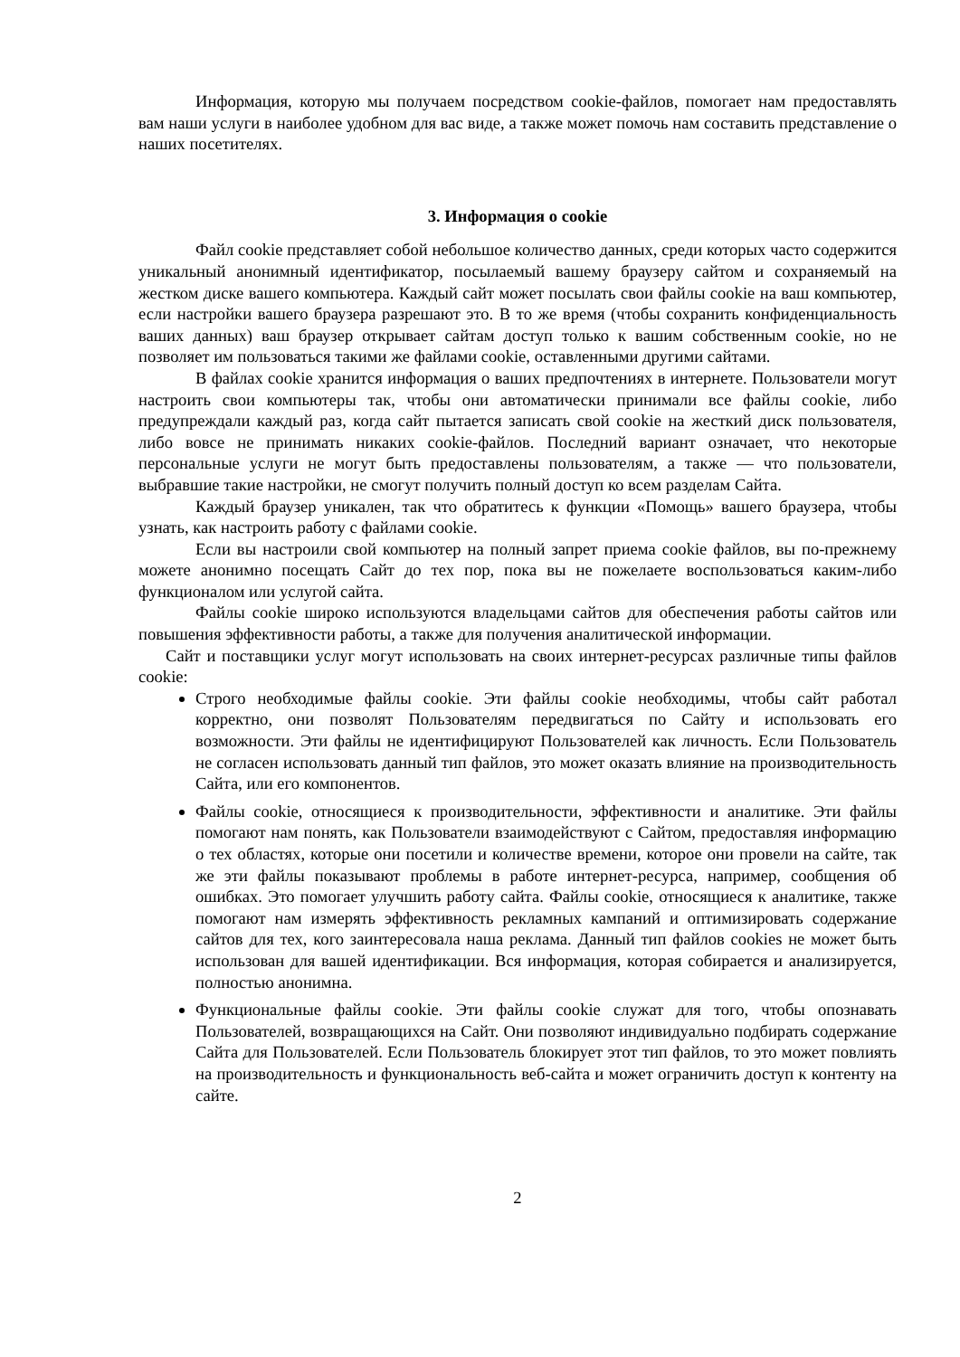Информация, которую мы получаем посредством cookie-файлов, помогает нам предоставлять вам наши услуги в наиболее удобном для вас виде, а также может помочь нам составить представление о наших посетителях.
3. Информация о cookie
Файл cookie представляет собой небольшое количество данных, среди которых часто содержится уникальный анонимный идентификатор, посылаемый вашему браузеру сайтом и сохраняемый на жестком диске вашего компьютера. Каждый сайт может посылать свои файлы cookie на ваш компьютер, если настройки вашего браузера разрешают это. В то же время (чтобы сохранить конфиденциальность ваших данных) ваш браузер открывает сайтам доступ только к вашим собственным cookie, но не позволяет им пользоваться такими же файлами cookie, оставленными другими сайтами.
В файлах cookie хранится информация о ваших предпочтениях в интернете. Пользователи могут настроить свои компьютеры так, чтобы они автоматически принимали все файлы cookie, либо предупреждали каждый раз, когда сайт пытается записать свой cookie на жесткий диск пользователя, либо вовсе не принимать никаких cookie-файлов. Последний вариант означает, что некоторые персональные услуги не могут быть предоставлены пользователям, а также — что пользователи, выбравшие такие настройки, не смогут получить полный доступ ко всем разделам Сайта.
Каждый браузер уникален, так что обратитесь к функции «Помощь» вашего браузера, чтобы узнать, как настроить работу с файлами cookie.
Если вы настроили свой компьютер на полный запрет приема cookie файлов, вы по-прежнему можете анонимно посещать Сайт до тех пор, пока вы не пожелаете воспользоваться каким-либо функционалом или услугой сайта.
Файлы cookie широко используются владельцами сайтов для обеспечения работы сайтов или повышения эффективности работы, а также для получения аналитической информации.
Сайт и поставщики услуг могут использовать на своих интернет-ресурсах различные типы файлов cookie:
Строго необходимые файлы cookie. Эти файлы cookie необходимы, чтобы сайт работал корректно, они позволят Пользователям передвигаться по Сайту и использовать его возможности. Эти файлы не идентифицируют Пользователей как личность. Если Пользователь не согласен использовать данный тип файлов, это может оказать влияние на производительность Сайта, или его компонентов.
Файлы cookie, относящиеся к производительности, эффективности и аналитике. Эти файлы помогают нам понять, как Пользователи взаимодействуют с Сайтом, предоставляя информацию о тех областях, которые они посетили и количестве времени, которое они провели на сайте, так же эти файлы показывают проблемы в работе интернет-ресурса, например, сообщения об ошибках. Это помогает улучшить работу сайта. Файлы cookie, относящиеся к аналитике, также помогают нам измерять эффективность рекламных кампаний и оптимизировать содержание сайтов для тех, кого заинтересовала наша реклама. Данный тип файлов cookies не может быть использован для вашей идентификации. Вся информация, которая собирается и анализируется, полностью анонимна.
Функциональные файлы cookie. Эти файлы cookie служат для того, чтобы опознавать Пользователей, возвращающихся на Сайт. Они позволяют индивидуально подбирать содержание Сайта для Пользователей. Если Пользователь блокирует этот тип файлов, то это может повлиять на производительность и функциональность веб-сайта и может ограничить доступ к контенту на сайте.
2